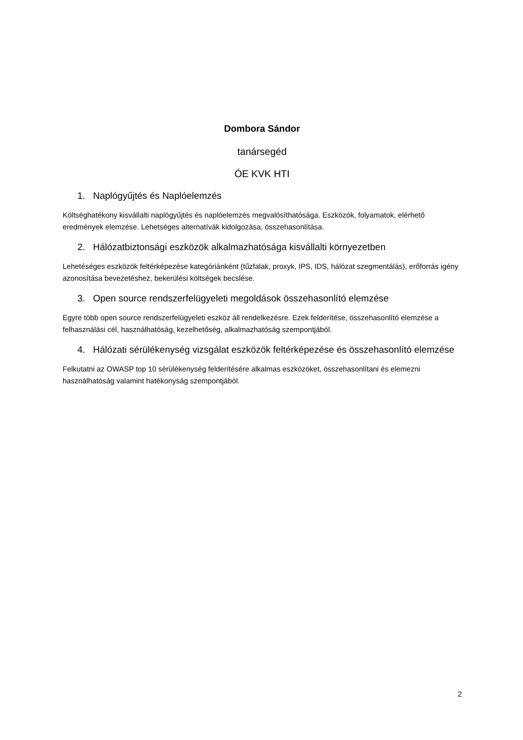Dombora Sándor
tanársegéd
ÓE KVK HTI
1. Naplógyűjtés és Naplóelemzés
Költséghatékony kisvállalti naplógyűjtés és naplóelemzés megvalósíthatósága. Eszközök, folyamatok, elérhető eredmények elemzése. Lehetséges alternatívák kidolgozása, összehasonlítása.
2. Hálózatbiztonsági eszközök alkalmazhatósága kisvállalti környezetben
Lehetéséges eszközök feltérképezése kategóriánként (tűzfalak, proxyk, IPS, IDS, hálózat szegmentálás), erőforrás igény azonosítása bevezetéshez, bekerülési költségek becslése.
3. Open source rendszerfelügyeleti megoldások összehasonlító elemzése
Egyre több open source rendszerfelügyeleti eszköz áll rendelkezésre. Ezek felderítése, összehasonlító elemzése a felhasználási cél, használhatóság, kezelhetőség, alkalmazhatóság szempontjából.
4. Hálózati sérülékenység vizsgálat eszközök feltérképezése és összehasonlító elemzése
Felkutatni az OWASP top 10 sérülékenység felderítésére alkalmas eszközöket, összehasonlítani és elemezni használhatóság valamint hatékonyság szempontjából.
2